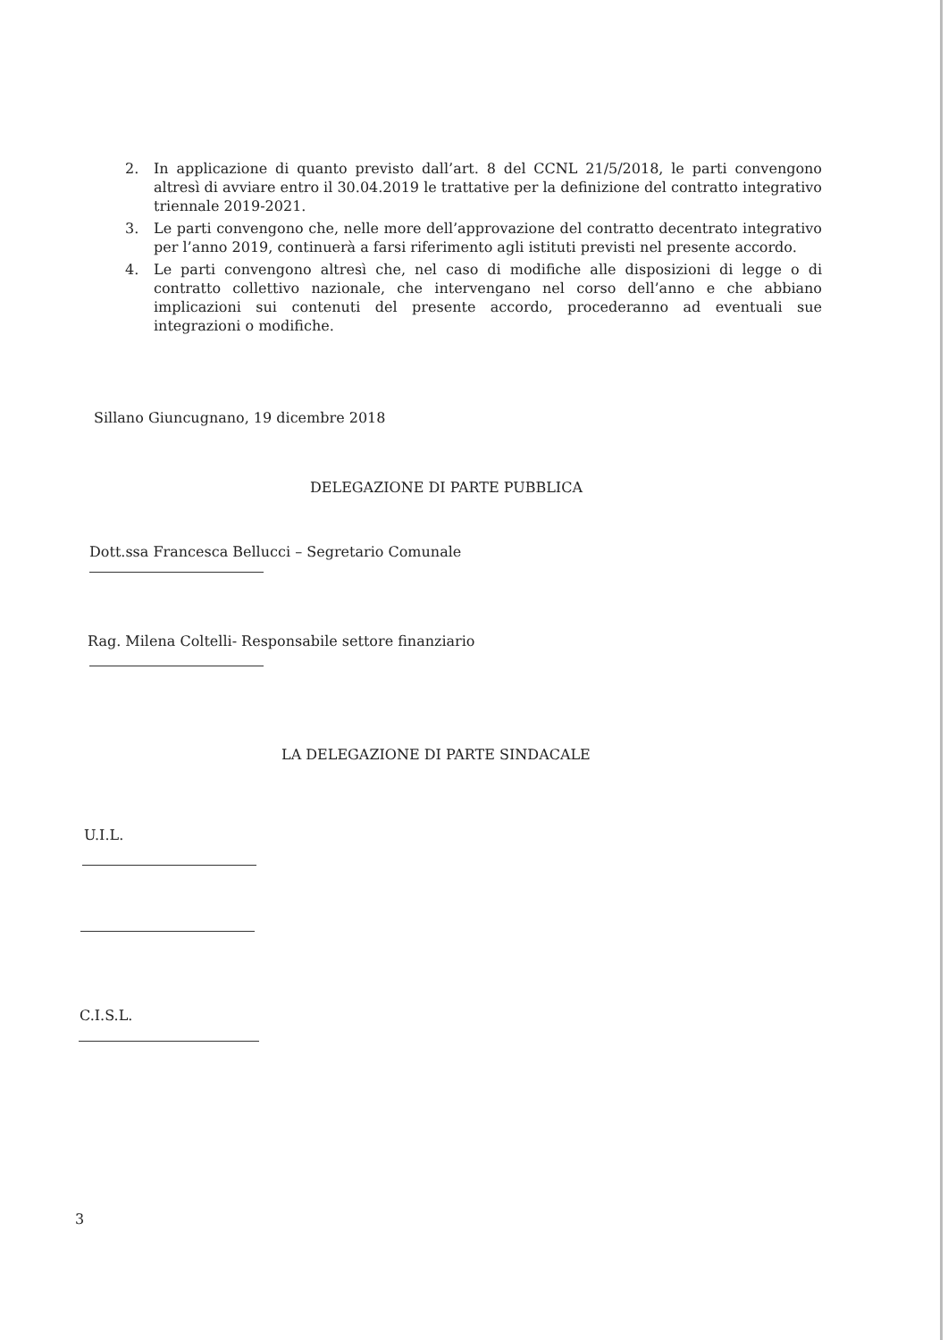2. In applicazione di quanto previsto dall’art. 8 del CCNL 21/5/2018, le parti convengono altresì di avviare entro il 30.04.2019 le trattative per la definizione del contratto integrativo triennale 2019-2021.
3. Le parti convengono che, nelle more dell’approvazione del contratto decentrato integrativo per l’anno 2019, continuerà a farsi riferimento agli istituti previsti nel presente accordo.
4. Le parti convengono altresì che, nel caso di modifiche alle disposizioni di legge o di contratto collettivo nazionale, che intervengano nel corso dell’anno e che abbiano implicazioni sui contenuti del presente accordo, procederanno ad eventuali sue integrazioni o modifiche.
Sillano Giuncugnano, 19 dicembre 2018
DELEGAZIONE DI PARTE PUBBLICA
Dott.ssa Francesca Bellucci – Segretario Comunale
Rag. Milena Coltelli- Responsabile settore finanziario
LA DELEGAZIONE DI PARTE SINDACALE
U.I.L.
C.I.S.L.
3